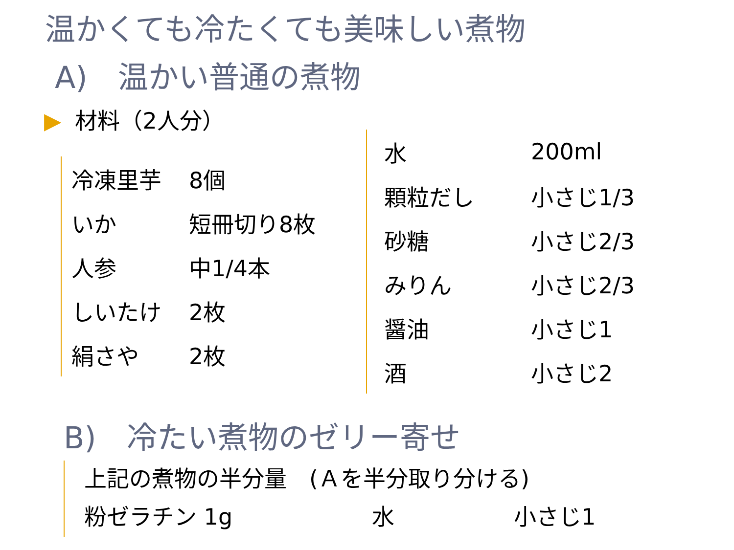温かくても冷たくても美味しい煮物
A)　温かい普通の煮物
▶ 材料（2人分）
| 冷凍里芋 | 8個 |
| いか | 短冊切り8枚 |
| 人参 | 中1/4本 |
| しいたけ | 2枚 |
| 絹さや | 2枚 |
| 水 | 200ml |
| 顆粒だし | 小さじ1/3 |
| 砂糖 | 小さじ2/3 |
| みりん | 小さじ2/3 |
| 醤油 | 小さじ1 |
| 酒 | 小さじ2 |
B)　冷たい煮物のゼリー寄せ
上記の煮物の半分量　(Ａを半分取り分ける)
粉ゼラチン 1g 水 小さじ1